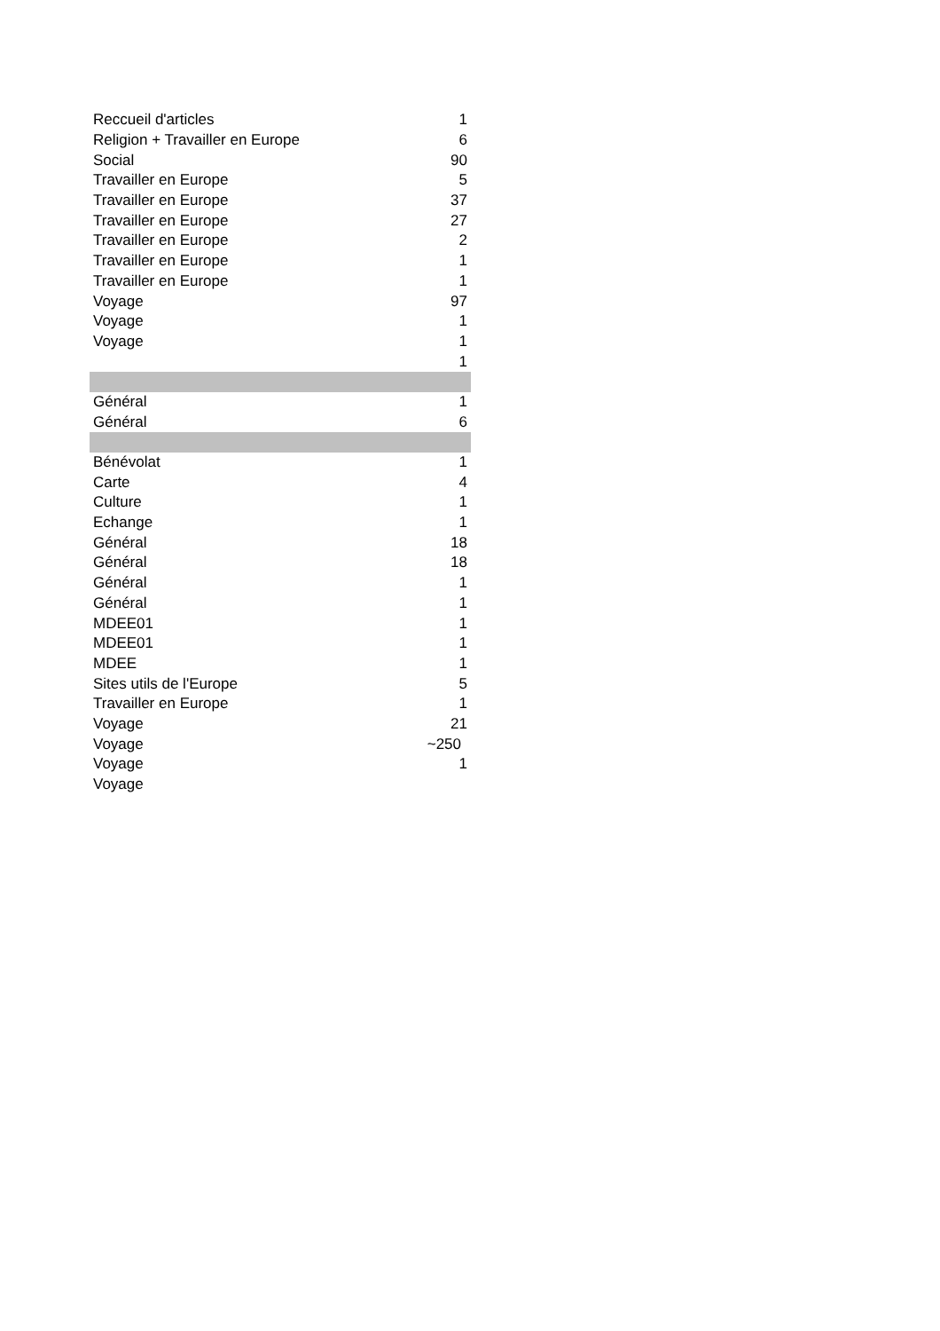| Reccueil d'articles | 1 |
| Religion + Travailler en Europe | 6 |
| Social | 90 |
| Travailler en Europe | 5 |
| Travailler en Europe | 37 |
| Travailler en Europe | 27 |
| Travailler en Europe | 2 |
| Travailler en Europe | 1 |
| Travailler en Europe | 1 |
| Voyage | 97 |
| Voyage | 1 |
| Voyage | 1 |
| | 1 |
| Général | 1 |
| Général | 6 |
| Bénévolat | 1 |
| Carte | 4 |
| Culture | 1 |
| Echange | 1 |
| Général | 18 |
| Général | 18 |
| Général | 1 |
| Général | 1 |
| MDEE01 | 1 |
| MDEE01 | 1 |
| MDEE | 1 |
| Sites utils de l'Europe | 5 |
| Travailler en Europe | 1 |
| Voyage | 21 |
| Voyage | ~250 |
| Voyage | 1 |
| Voyage | |